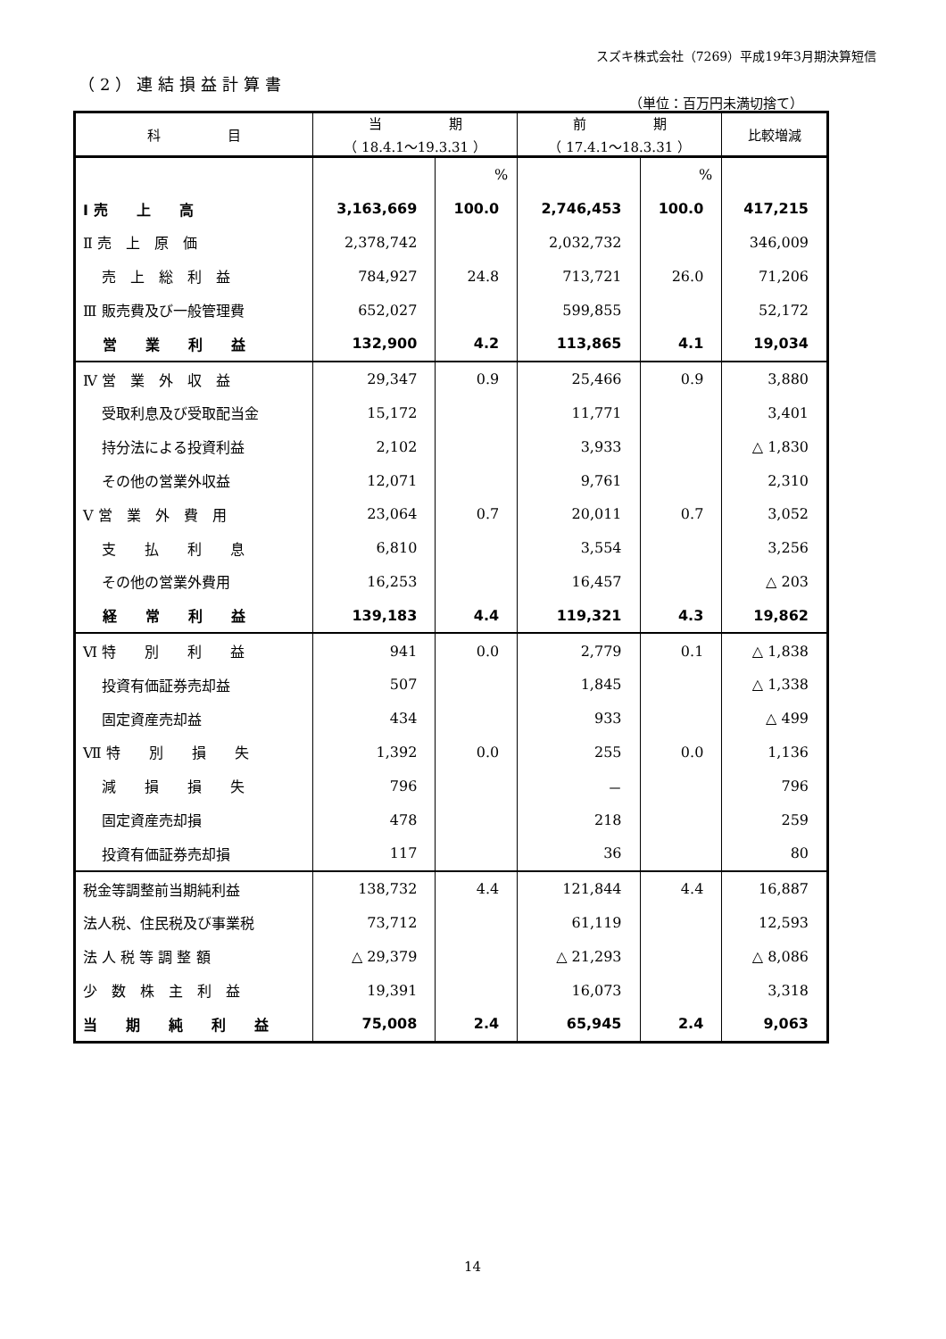スズキ株式会社（7269）平成19年3月期決算短信
（2）連結損益計算書
（単位：百万円未満切捨て）
| 科 目 | 当 期 （ 18.4.1～19.3.31 ） | | 前 期 （ 17.4.1～18.3.31 ） | | 比較増減 |
| --- | --- | --- | --- | --- | --- |
| | | % | | % | |
| Ⅰ 売 上 高 | 3,163,669 | 100.0 | 2,746,453 | 100.0 | 417,215 |
| Ⅱ 売 上 原 価 | 2,378,742 | | 2,032,732 | | 346,009 |
| 売 上 総 利 益 | 784,927 | 24.8 | 713,721 | 26.0 | 71,206 |
| Ⅲ 販売費及び一般管理費 | 652,027 | | 599,855 | | 52,172 |
| 営 業 利 益 | 132,900 | 4.2 | 113,865 | 4.1 | 19,034 |
| Ⅳ 営 業 外 収 益 | 29,347 | 0.9 | 25,466 | 0.9 | 3,880 |
| 受取利息及び受取配当金 | 15,172 | | 11,771 | | 3,401 |
| 持分法による投資利益 | 2,102 | | 3,933 | | △ 1,830 |
| その他の営業外収益 | 12,071 | | 9,761 | | 2,310 |
| Ⅴ 営 業 外 費 用 | 23,064 | 0.7 | 20,011 | 0.7 | 3,052 |
| 支 払 利 息 | 6,810 | | 3,554 | | 3,256 |
| その他の営業外費用 | 16,253 | | 16,457 | | △ 203 |
| 経 常 利 益 | 139,183 | 4.4 | 119,321 | 4.3 | 19,862 |
| Ⅵ 特 別 利 益 | 941 | 0.0 | 2,779 | 0.1 | △ 1,838 |
| 投資有価証券売却益 | 507 | | 1,845 | | △ 1,338 |
| 固定資産売却益 | 434 | | 933 | | △ 499 |
| Ⅶ 特 別 損 失 | 1,392 | 0.0 | 255 | 0.0 | 1,136 |
| 減 損 損 失 | 796 | | － | | 796 |
| 固定資産売却損 | 478 | | 218 | | 259 |
| 投資有価証券売却損 | 117 | | 36 | | 80 |
| 税金等調整前当期純利益 | 138,732 | 4.4 | 121,844 | 4.4 | 16,887 |
| 法人税、住民税及び事業税 | 73,712 | | 61,119 | | 12,593 |
| 法 人 税 等 調 整 額 | △ 29,379 | | △ 21,293 | | △ 8,086 |
| 少 数 株 主 利 益 | 19,391 | | 16,073 | | 3,318 |
| 当 期 純 利 益 | 75,008 | 2.4 | 65,945 | 2.4 | 9,063 |
14